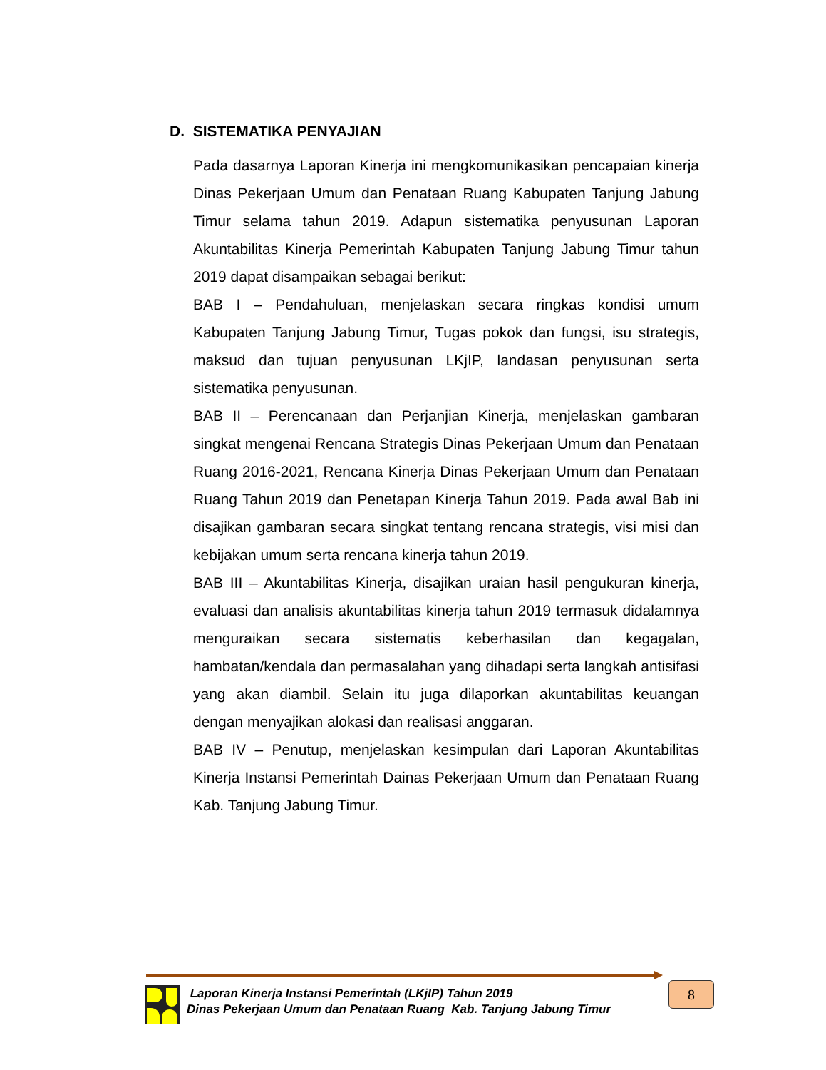D. SISTEMATIKA PENYAJIAN
Pada dasarnya Laporan Kinerja ini mengkomunikasikan pencapaian kinerja Dinas Pekerjaan Umum dan Penataan Ruang Kabupaten Tanjung Jabung Timur selama tahun 2019. Adapun sistematika penyusunan Laporan Akuntabilitas Kinerja Pemerintah Kabupaten Tanjung Jabung Timur tahun 2019 dapat disampaikan sebagai berikut:
BAB I – Pendahuluan, menjelaskan secara ringkas kondisi umum Kabupaten Tanjung Jabung Timur, Tugas pokok dan fungsi, isu strategis, maksud dan tujuan penyusunan LKjIP, landasan penyusunan serta sistematika penyusunan.
BAB II – Perencanaan dan Perjanjian Kinerja, menjelaskan gambaran singkat mengenai Rencana Strategis Dinas Pekerjaan Umum dan Penataan Ruang 2016-2021, Rencana Kinerja Dinas Pekerjaan Umum dan Penataan Ruang Tahun 2019 dan Penetapan Kinerja Tahun 2019. Pada awal Bab ini disajikan gambaran secara singkat tentang rencana strategis, visi misi dan kebijakan umum serta rencana kinerja tahun 2019.
BAB III – Akuntabilitas Kinerja, disajikan uraian hasil pengukuran kinerja, evaluasi dan analisis akuntabilitas kinerja tahun 2019 termasuk didalamnya menguraikan secara sistematis keberhasilan dan kegagalan, hambatan/kendala dan permasalahan yang dihadapi serta langkah antisifasi yang akan diambil. Selain itu juga dilaporkan akuntabilitas keuangan dengan menyajikan alokasi dan realisasi anggaran.
BAB IV – Penutup, menjelaskan kesimpulan dari Laporan Akuntabilitas Kinerja Instansi Pemerintah Dainas Pekerjaan Umum dan Penataan Ruang Kab. Tanjung Jabung Timur.
Laporan Kinerja Instansi Pemerintah (LKjIP) Tahun 2019
Dinas Pekerjaan Umum dan Penataan Ruang Kab. Tanjung Jabung Timur
8